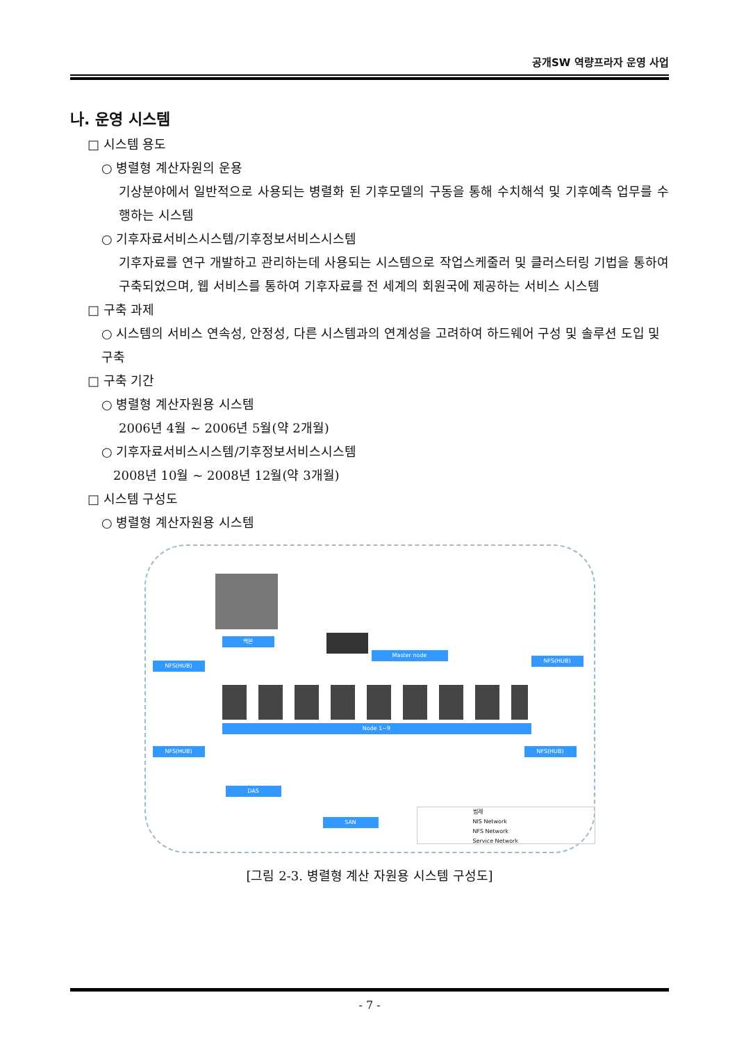공개SW 역량프라자 운영 사업
나. 운영 시스템
□ 시스템 용도
○ 병렬형 계산자원의 운용
기상분야에서 일반적으로 사용되는 병렬화 된 기후모델의 구동을 통해 수치해석 및 기후예측 업무를 수행하는 시스템
○ 기후자료서비스시스템/기후정보서비스시스템
기후자료를 연구 개발하고 관리하는데 사용되는 시스템으로 작업스케줄러 및 클러스터링 기법을 통하여 구축되었으며, 웹 서비스를 통하여 기후자료를 전 세계의 회원국에 제공하는 서비스 시스템
□ 구축 과제
○ 시스템의 서비스 연속성, 안정성, 다른 시스템과의 연계성을 고려하여 하드웨어 구성 및 솔루션 도입 및 구축
□ 구축 기간
○ 병렬형 계산자원용 시스템
2006년 4월 ~ 2006년 5월(약 2개월)
○ 기후자료서비스시스템/기후정보서비스시스템
2008년 10월 ~ 2008년 12월(약 3개월)
□ 시스템 구성도
○ 병렬형 계산자원용 시스템
백본
Master node
NFS(HUB)
NFS(HUB)
Node 1~9
NFS(HUB) NFS(HUB)
DAS
SAN
범례
NIS Network
NFS Network
Service Network
[그림 2-3. 병렬형 계산 자원용 시스템 구성도]
- 7 -